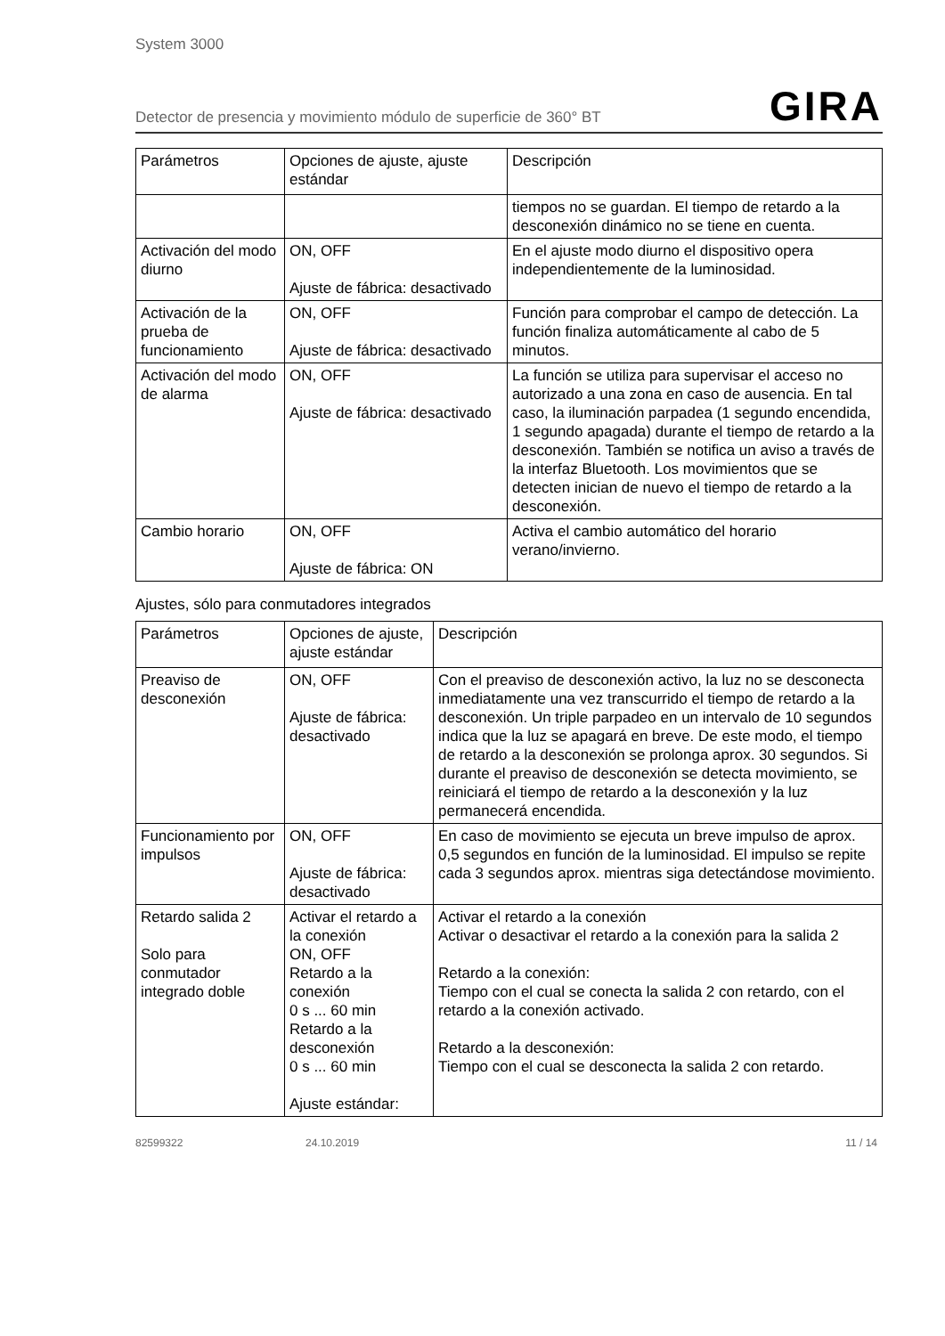System 3000
Detector de presencia y movimiento módulo de superficie de 360° BT GIRA
| Parámetros | Opciones de ajuste, ajuste estándar | Descripción |
| --- | --- | --- |
| | | tiempos no se guardan. El tiempo de retardo a la desconexión dinámico no se tiene en cuenta. |
| Activación del modo diurno | ON, OFF Ajuste de fábrica: desactivado | En el ajuste modo diurno el dispositivo opera independientemente de la luminosidad. |
| Activación de la prueba de funcionamiento | ON, OFF Ajuste de fábrica: desactivado | Función para comprobar el campo de detección. La función finaliza automáticamente al cabo de 5 minutos. |
| Activación del modo de alarma | ON, OFF Ajuste de fábrica: desactivado | La función se utiliza para supervisar el acceso no autorizado a una zona en caso de ausencia. En tal caso, la iluminación parpadea (1 segundo encendida, 1 segundo apagada) durante el tiempo de retardo a la desconexión. También se notifica un aviso a través de la interfaz Bluetooth. Los movimientos que se detecten inician de nuevo el tiempo de retardo a la desconexión. |
| Cambio horario | ON, OFF Ajuste de fábrica: ON | Activa el cambio automático del horario verano/invierno. |
Ajustes, sólo para conmutadores integrados
| Parámetros | Opciones de ajuste, ajuste estándar | Descripción |
| --- | --- | --- |
| Preaviso de desconexión | ON, OFF Ajuste de fábrica: desactivado | Con el preaviso de desconexión activo, la luz no se desconecta inmediatamente una vez transcurrido el tiempo de retardo a la desconexión. Un triple parpadeo en un intervalo de 10 segundos indica que la luz se apagará en breve. De este modo, el tiempo de retardo a la desconexión se prolonga aprox. 30 segundos. Si durante el preaviso de desconexión se detecta movimiento, se reiniciará el tiempo de retardo a la desconexión y la luz permanecerá encendida. |
| Funcionamiento por impulsos | ON, OFF Ajuste de fábrica: desactivado | En caso de movimiento se ejecuta un breve impulso de aprox. 0,5 segundos en función de la luminosidad. El impulso se repite cada 3 segundos aprox. mientras siga detectándose movimiento. |
| Retardo salida 2 Solo para conmutador integrado doble | Activar el retardo a la conexión ON, OFF Retardo a la conexión 0 s ... 60 min Retardo a la desconexión 0 s ... 60 min Ajuste estándar: | Activar el retardo a la conexión Activar o desactivar el retardo a la conexión para la salida 2 Retardo a la conexión: Tiempo con el cual se conecta la salida 2 con retardo, con el retardo a la conexión activado. Retardo a la desconexión: Tiempo con el cual se desconecta la salida 2 con retardo. |
82599322 24.10.2019 11 / 14